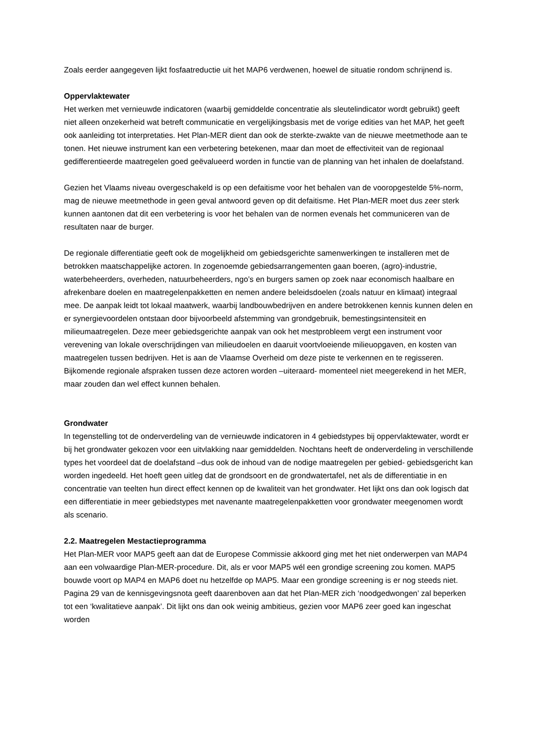Zoals eerder aangegeven lijkt fosfaatreductie uit het MAP6 verdwenen, hoewel de situatie rondom schrijnend is.
Oppervlaktewater
Het werken met vernieuwde indicatoren (waarbij gemiddelde concentratie als sleutelindicator wordt gebruikt) geeft niet alleen onzekerheid wat betreft communicatie en vergelijkingsbasis met de vorige edities van het MAP, het geeft ook aanleiding tot interpretaties. Het Plan-MER dient dan ook de sterkte-zwakte van de nieuwe meetmethode aan te tonen. Het nieuwe instrument kan een verbetering betekenen, maar dan moet de effectiviteit van de regionaal gedifferentieerde maatregelen goed geëvalueerd worden in functie van de planning van het inhalen de doelafstand.
Gezien het Vlaams niveau overgeschakeld is op een defaitisme voor het behalen van de vooropgestelde 5%-norm, mag de nieuwe meetmethode in geen geval antwoord geven op dit defaitisme. Het Plan-MER moet dus zeer sterk kunnen aantonen dat dit een verbetering is voor het behalen van de normen evenals het communiceren van de resultaten naar de burger.
De regionale differentiatie geeft ook de mogelijkheid om gebiedsgerichte samenwerkingen te installeren met de betrokken maatschappelijke actoren. In zogenoemde gebiedsarrangementen gaan boeren, (agro)-industrie, waterbeheerders, overheden, natuurbeheerders, ngo’s en burgers samen op zoek naar economisch haalbare en afrekenbare doelen en maatregelenpakketten en nemen andere beleidsdoelen (zoals natuur en klimaat) integraal mee. De aanpak leidt tot lokaal maatwerk, waarbij landbouwbedrijven en andere betrokkenen kennis kunnen delen en er synergievoordelen ontstaan door bijvoorbeeld afstemming van grondgebruik, bemestingsintensiteit en milieumaatregelen. Deze meer gebiedsgerichte aanpak van ook het mestprobleem vergt een instrument voor verevening van lokale overschrijdingen van milieudoelen en daaruit voortvloeiende milieuopgaven, en kosten van maatregelen tussen bedrijven. Het is aan de Vlaamse Overheid om deze piste te verkennen en te regisseren. Bijkomende regionale afspraken tussen deze actoren worden –uiteraard- momenteel niet meegerekend in het MER, maar zouden dan wel effect kunnen behalen.
Grondwater
In tegenstelling tot de onderverdeling van de vernieuwde indicatoren in 4 gebiedstypes bij oppervlaktewater, wordt er bij het grondwater gekozen voor een uitvlakking naar gemiddelden. Nochtans heeft de onderverdeling in verschillende types het voordeel dat de doelafstand –dus ook de inhoud van de nodige maatregelen per gebied- gebiedsgericht kan worden ingedeeld. Het hoeft geen uitleg dat de grondsoort en de grondwatertafel, net als de differentiatie in en concentratie van teelten hun direct effect kennen op de kwaliteit van het grondwater. Het lijkt ons dan ook logisch dat een differentiatie in meer gebiedstypes met navenante maatregelenpakketten voor grondwater meegenomen wordt als scenario.
2.2. Maatregelen Mestactieprogramma
Het Plan-MER voor MAP5 geeft aan dat de Europese Commissie akkoord ging met het niet onderwerpen van MAP4 aan een volwaardige Plan-MER-procedure. Dit, als er voor MAP5 wél een grondige screening zou komen. MAP5 bouwde voort op MAP4 en MAP6 doet nu hetzelfde op MAP5. Maar een grondige screening is er nog steeds niet. Pagina 29 van de kennisgevingsnota geeft daarenboven aan dat het Plan-MER zich ‘noodgedwongen’ zal beperken tot een ‘kwalitatieve aanpak’. Dit lijkt ons dan ook weinig ambitieus, gezien voor MAP6 zeer goed kan ingeschat worden